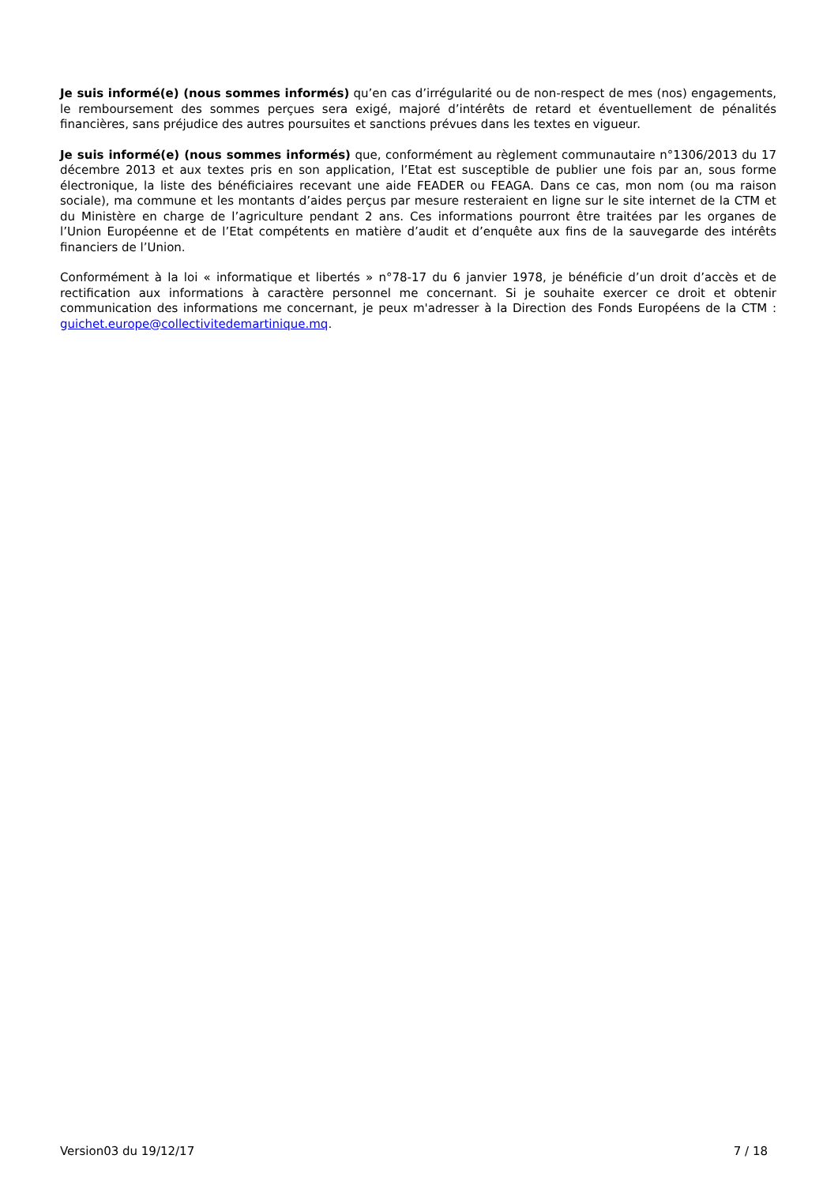Je suis informé(e) (nous sommes informés) qu’en cas d’irrégularité ou de non-respect de mes (nos) engagements, le remboursement des sommes perçues sera exigé, majoré d’intérêts de retard et éventuellement de pénalités financières, sans préjudice des autres poursuites et sanctions prévues dans les textes en vigueur.
Je suis informé(e) (nous sommes informés) que, conformément au règlement communautaire n°1306/2013 du 17 décembre 2013 et aux textes pris en son application, l’Etat est susceptible de publier une fois par an, sous forme électronique, la liste des bénéficiaires recevant une aide FEADER ou FEAGA. Dans ce cas, mon nom (ou ma raison sociale), ma commune et les montants d’aides perçus par mesure resteraient en ligne sur le site internet de la CTM et du Ministère en charge de l’agriculture pendant 2 ans. Ces informations pourront être traitées par les organes de l’Union Européenne et de l’Etat compétents en matière d’audit et d’enquête aux fins de la sauvegarde des intérêts financiers de l’Union.
Conformément à la loi « informatique et libertés » n°78-17 du 6 janvier 1978, je bénéficie d’un droit d’accès et de rectification aux informations à caractère personnel me concernant. Si je souhaite exercer ce droit et obtenir communication des informations me concernant, je peux m'adresser à la Direction des Fonds Européens de la CTM : guichet.europe@collectivitedemartinique.mq.
Version03 du 19/12/17 7 / 18